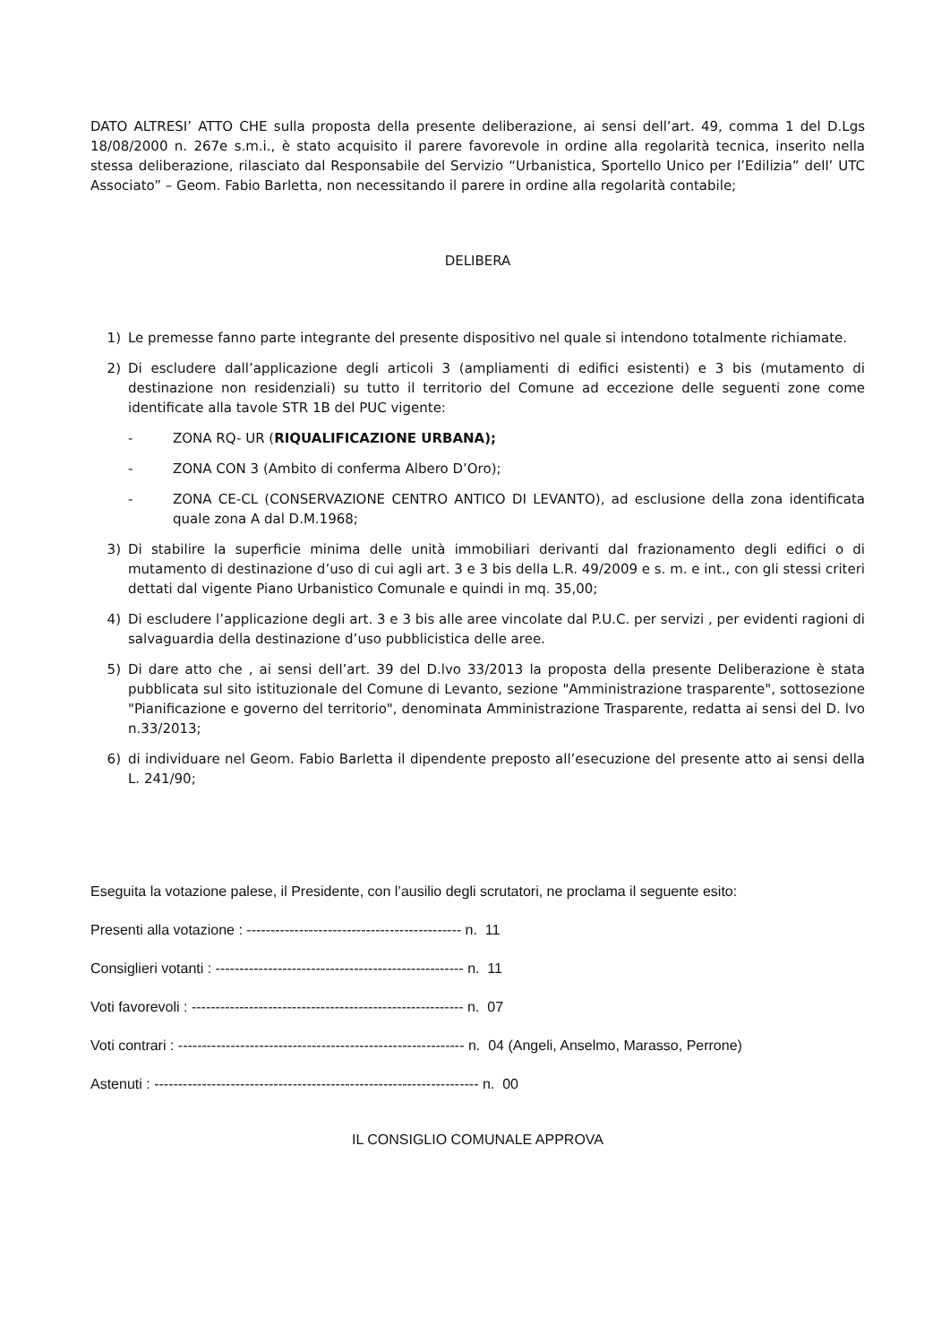DATO ALTRESI’ ATTO CHE sulla proposta della presente deliberazione, ai sensi dell’art. 49, comma 1 del D.Lgs 18/08/2000 n. 267e s.m.i., è stato acquisito il parere favorevole in ordine alla regolarità tecnica, inserito nella stessa deliberazione, rilasciato dal Responsabile del Servizio “Urbanistica, Sportello Unico per l’Edilizia” dell’ UTC Associato” – Geom. Fabio Barletta, non necessitando il parere in ordine alla regolarità contabile;
DELIBERA
1) Le premesse fanno parte integrante del presente dispositivo nel quale si intendono totalmente richiamate.
2) Di escludere dall’applicazione degli articoli 3 (ampliamenti di edifici esistenti) e 3 bis (mutamento di destinazione non residenziali) su tutto il territorio del Comune ad eccezione delle seguenti zone come identificate alla tavole STR 1B del PUC vigente:
- ZONA RQ- UR (RIQUALIFICAZIONE URBANA);
- ZONA CON 3 (Ambito di conferma Albero D’Oro);
- ZONA CE-CL (CONSERVAZIONE CENTRO ANTICO DI LEVANTO), ad esclusione della zona identificata quale zona A dal D.M.1968;
3) Di stabilire la superficie minima delle unità immobiliari derivanti dal frazionamento degli edifici o di mutamento di destinazione d’uso di cui agli art. 3 e 3 bis della L.R. 49/2009 e s. m. e int., con gli stessi criteri dettati dal vigente Piano Urbanistico Comunale e quindi in mq. 35,00;
4) Di escludere l’applicazione degli art. 3 e 3 bis alle aree vincolate dal P.U.C. per servizi , per evidenti ragioni di salvaguardia della destinazione d’uso pubblicistica delle aree.
5) Di dare atto che , ai sensi dell’art. 39 del D.lvo 33/2013 la proposta della presente Deliberazione è stata pubblicata sul sito istituzionale del Comune di Levanto, sezione "Amministrazione trasparente", sottosezione "Pianificazione e governo del territorio", denominata Amministrazione Trasparente, redatta ai sensi del D. lvo n.33/2013;
6) di individuare nel Geom. Fabio Barletta il dipendente preposto all’esecuzione del presente atto ai sensi della L. 241/90;
Eseguita la votazione palese, il Presidente, con l’ausilio degli scrutatori, ne proclama il seguente esito:
Presenti alla votazione : --------------------------------------------- n. 11
Consiglieri votanti : ---------------------------------------------------- n. 11
Voti favorevoli : --------------------------------------------------------- n. 07
Voti contrari : ------------------------------------------------------------ n. 04 (Angeli, Anselmo, Marasso, Perrone)
Astenuti : -------------------------------------------------------------------- n. 00
IL CONSIGLIO COMUNALE APPROVA